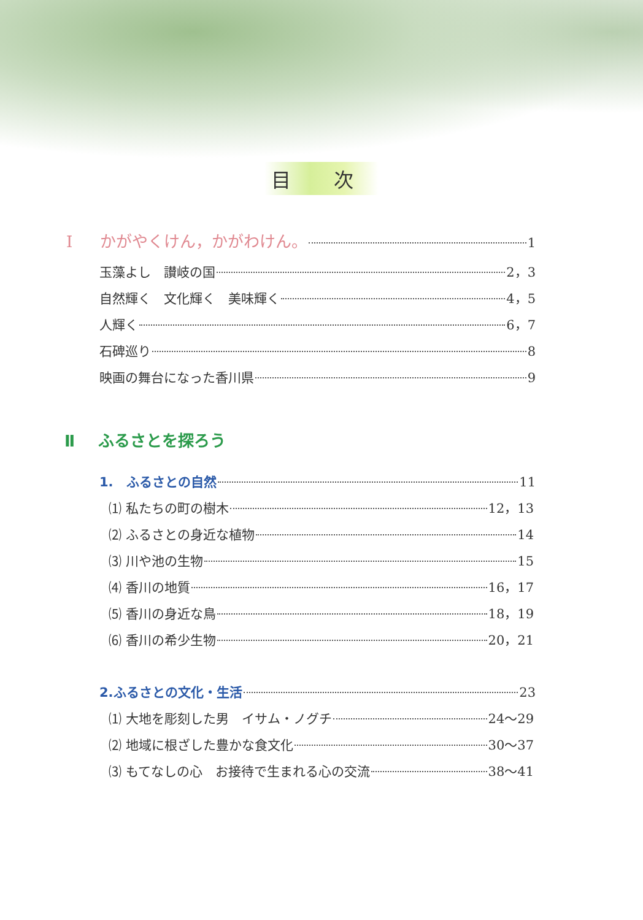目 次
Ⅰ かがやくけん，かがわけん。 1
玉藻よし　讃岐の国 2，3
自然輝く　文化輝く　美味輝く 4，5
人輝く 6，7
石碑巡り 8
映画の舞台になった香川県 9
Ⅱ ふるさとを探ろう
1.　ふるさとの自然 11
⑴ 私たちの町の樹木 12，13
⑵ ふるさとの身近な植物 14
⑶ 川や池の生物 15
⑷ 香川の地質 16，17
⑸ 香川の身近な鳥 18，19
⑹ 香川の希少生物 20，21
2.ふるさとの文化・生活 23
⑴ 大地を彫刻した男　イサム・ノグチ 24〜29
⑵ 地域に根ざした豊かな食文化 30〜37
⑶ もてなしの心　お接待で生まれる心の交流 38〜41